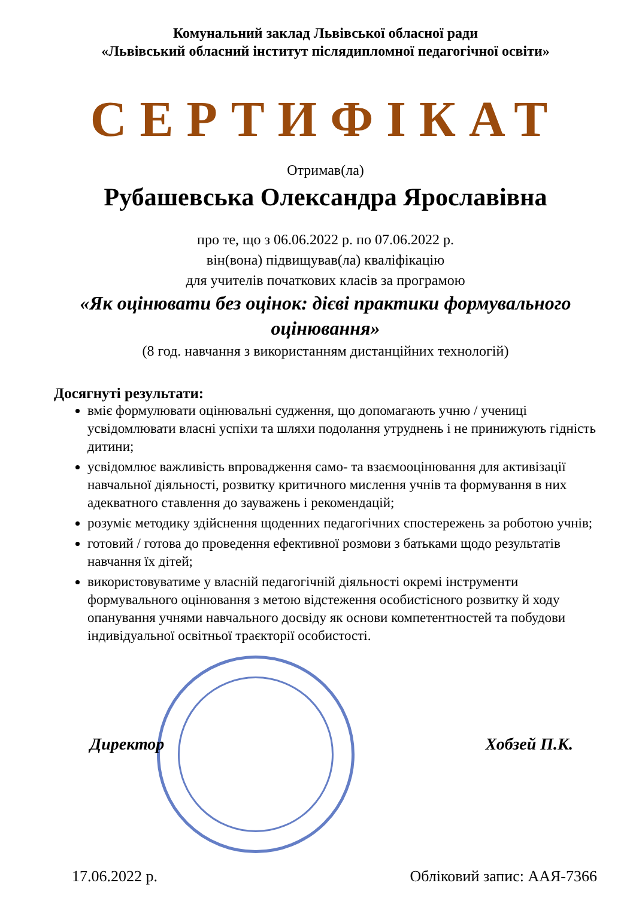Комунальний заклад Львівської обласної ради
«Львівський обласний інститут післядипломної педагогічної освіти»
СЕРТИФІКАТ
Отримав(ла)
Рубашевська Олександра Ярославівна
про те, що з 06.06.2022 р. по 07.06.2022 р.
він(вона) підвищував(ла) кваліфікацію
для учителів початкових класів за програмою
«Як оцінювати без оцінок: дієві практики формувального оцінювання»
(8 год. навчання з використанням дистанційних технологій)
Досягнуті результати:
вміє формулювати оцінювальні судження, що допомагають учню / учениці усвідомлювати власні успіхи та шляхи подолання утруднень і не принижують гідність дитини;
усвідомлює важливість впровадження само- та взаємооцінювання для активізації навчальної діяльності, розвитку критичного мислення учнів та формування в них адекватного ставлення до зауважень і рекомендацій;
розуміє методику здійснення щоденних педагогічних спостережень за роботою учнів;
готовий / готова до проведення ефективної розмови з батьками щодо результатів навчання їх дітей;
використовуватиме у власній педагогічній діяльності окремі інструменти формувального оцінювання з метою відстеження особистісного розвитку й ходу опанування учнями навчального досвіду як основи компетентностей та побудови індивідуальної освітньої траєкторії особистості.
Директор Хобзей П.К.
17.06.2022 р. Обліковий запис: ААЯ-7366